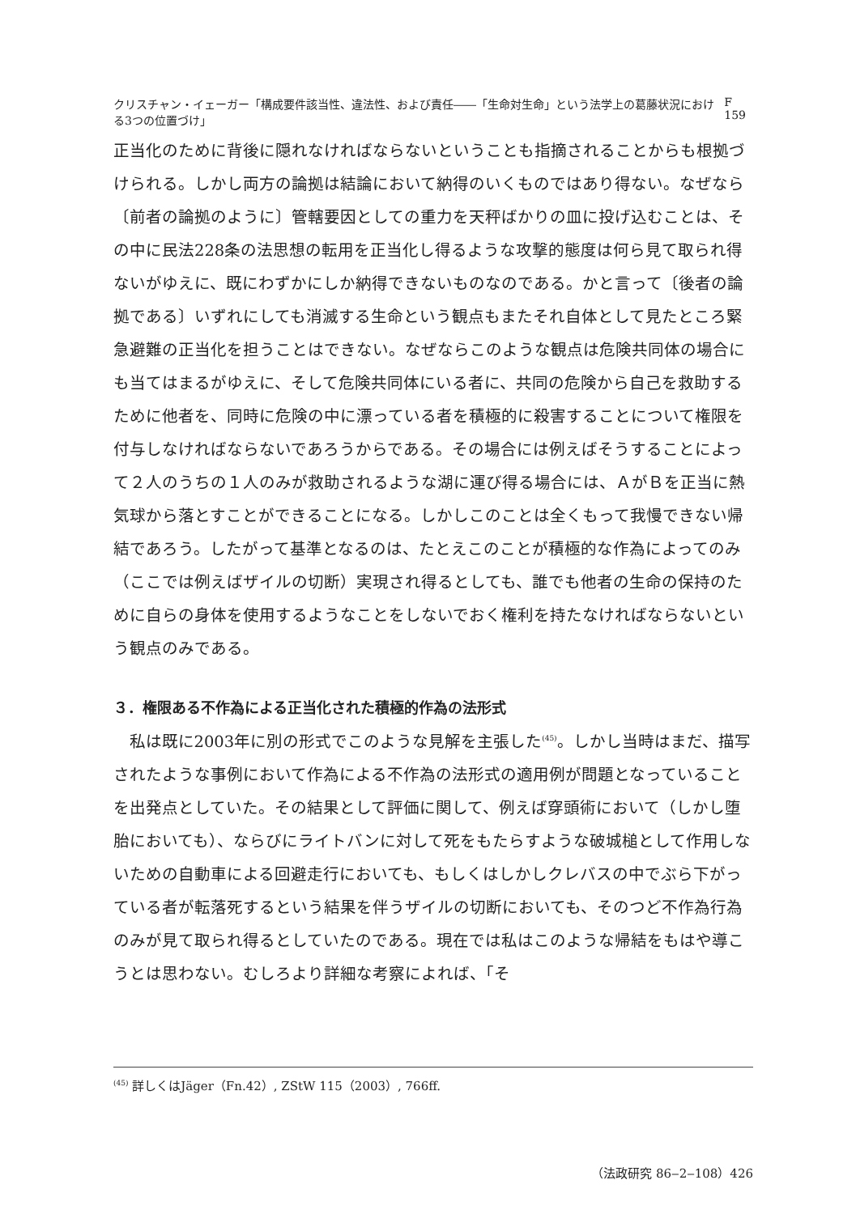クリスチャン・イェーガー「構成要件該当性、違法性、および責任――「生命対生命」という法学上の葛藤状況における3つの位置づけ」 F 159
正当化のために背後に隠れなければならないということも指摘されることからも根拠づけられる。しかし両方の論拠は結論において納得のいくものではあり得ない。なぜなら〔前者の論拠のように〕管轄要因としての重力を天秤ばかりの皿に投げ込むことは、その中に民法228条の法思想の転用を正当化し得るような攻撃的態度は何ら見て取られ得ないがゆえに、既にわずかにしか納得できないものなのである。かと言って〔後者の論拠である〕いずれにしても消滅する生命という観点もまたそれ自体として見たところ緊急避難の正当化を担うことはできない。なぜならこのような観点は危険共同体の場合にも当てはまるがゆえに、そして危険共同体にいる者に、共同の危険から自己を救助するために他者を、同時に危険の中に漂っている者を積極的に殺害することについて権限を付与しなければならないであろうからである。その場合には例えばそうすることによって２人のうちの１人のみが救助されるような湖に運び得る場合には、ＡがＢを正当に熱気球から落とすことができることになる。しかしこのことは全くもって我慢できない帰結であろう。したがって基準となるのは、たとえこのことが積極的な作為によってのみ（ここでは例えばザイルの切断）実現され得るとしても、誰でも他者の生命の保持のために自らの身体を使用するようなことをしないでおく権利を持たなければならないという観点のみである。
３．権限ある不作為による正当化された積極的作為の法形式
私は既に2003年に別の形式でこのような見解を主張した<sup>(45)</sup>。しかし当時はまだ、描写されたような事例において作為による不作為の法形式の適用例が問題となっていることを出発点としていた。その結果として評価に関して、例えば穿頭術において（しかし堕胎においても）、ならびにライトバンに対して死をもたらすような破城槌として作用しないための自動車による回避走行においても、もしくはしかしクレバスの中でぶら下がっている者が転落死するという結果を伴うザイルの切断においても、そのつど不作為行為のみが見て取られ得るとしていたのである。現在では私はこのような帰結をもはや導こうとは思わない。むしろより詳細な考察によれば、「そ
<sup>(45)</sup> 詳しくはJäger（Fn.42）, ZStW 115（2003）, 766ff.
（法政研究 86‒2‒108）426